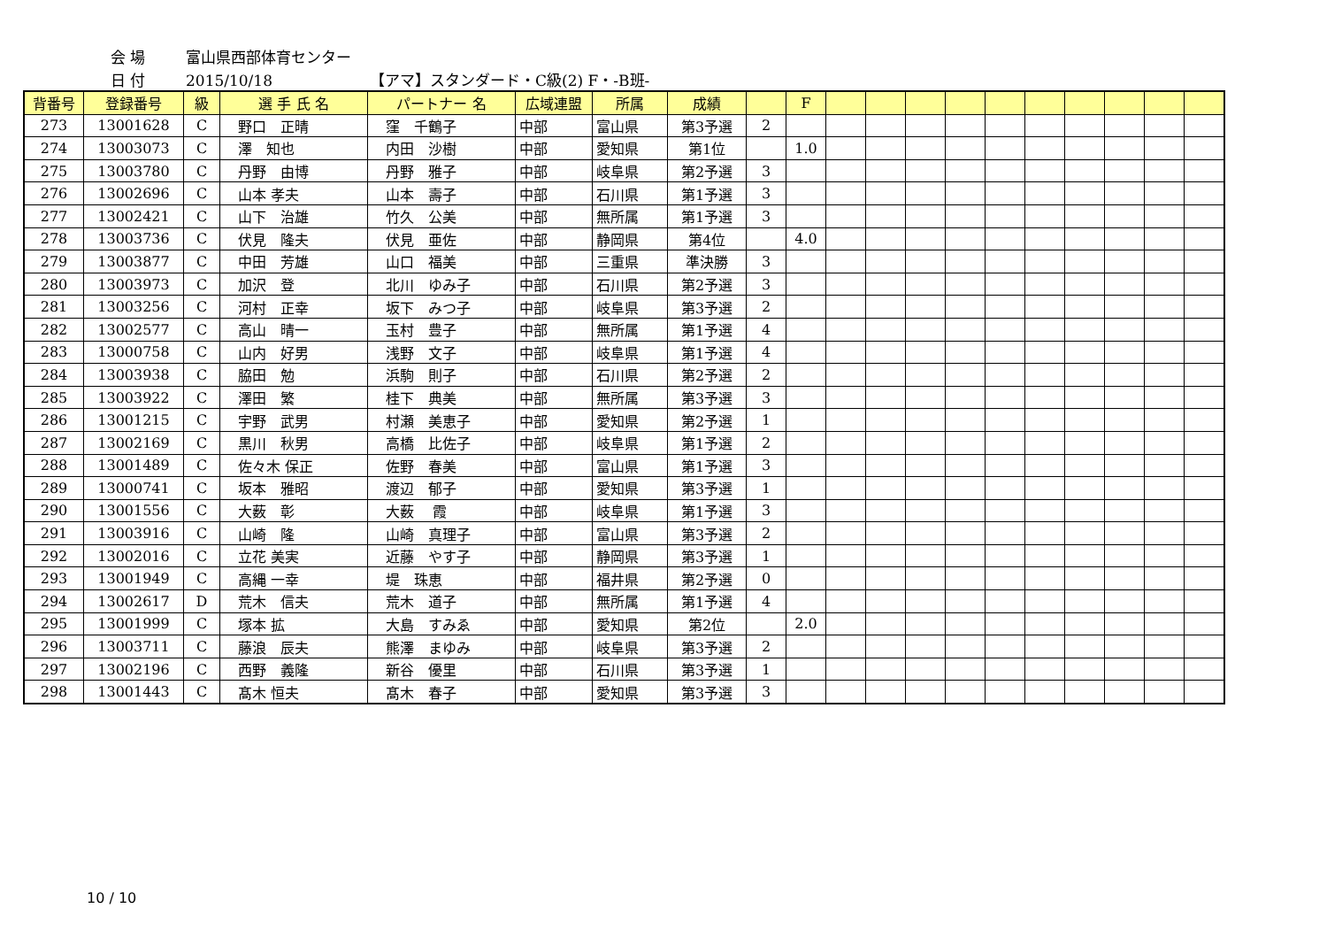会 場 富山県西部体育センター
日 付 2015/10/18 【アマ】スタンダード・C級(2) F・-B班-
| 背番号 | 登録番号 | 級 | 選 手 氏 名 | パートナー 名 | 広域連盟 | 所属 | 成績 | | F | | | | | | | | | | |
| --- | --- | --- | --- | --- | --- | --- | --- | --- | --- | --- | --- | --- | --- | --- | --- | --- | --- | --- | --- |
| 273 | 13001628 | C | 野口 正晴 | 窪 千鶴子 | 中部 | 富山県 | 第3予選 | 2 | | | | | | | | | | | |
| 274 | 13003073 | C | 澤 知也 | 内田 沙樹 | 中部 | 愛知県 | 第1位 | | 1.0 | | | | | | | | | | |
| 275 | 13003780 | C | 丹野 由博 | 丹野 雅子 | 中部 | 岐阜県 | 第2予選 | 3 | | | | | | | | | | | |
| 276 | 13002696 | C | 山本 孝夫 | 山本 壽子 | 中部 | 石川県 | 第1予選 | 3 | | | | | | | | | | | |
| 277 | 13002421 | C | 山下 治雄 | 竹久 公美 | 中部 | 無所属 | 第1予選 | 3 | | | | | | | | | | | |
| 278 | 13003736 | C | 伏見 隆夫 | 伏見 亜佐 | 中部 | 静岡県 | 第4位 | | 4.0 | | | | | | | | | | |
| 279 | 13003877 | C | 中田 芳雄 | 山口 福美 | 中部 | 三重県 | 準決勝 | 3 | | | | | | | | | | | |
| 280 | 13003973 | C | 加沢 登 | 北川 ゆみ子 | 中部 | 石川県 | 第2予選 | 3 | | | | | | | | | | | |
| 281 | 13003256 | C | 河村 正幸 | 坂下 みつ子 | 中部 | 岐阜県 | 第3予選 | 2 | | | | | | | | | | | |
| 282 | 13002577 | C | 高山 晴一 | 玉村 豊子 | 中部 | 無所属 | 第1予選 | 4 | | | | | | | | | | | |
| 283 | 13000758 | C | 山内 好男 | 浅野 文子 | 中部 | 岐阜県 | 第1予選 | 4 | | | | | | | | | | | |
| 284 | 13003938 | C | 脇田 勉 | 浜駒 則子 | 中部 | 石川県 | 第2予選 | 2 | | | | | | | | | | | |
| 285 | 13003922 | C | 澤田 繁 | 桂下 典美 | 中部 | 無所属 | 第3予選 | 3 | | | | | | | | | | | |
| 286 | 13001215 | C | 宇野 武男 | 村瀬 美恵子 | 中部 | 愛知県 | 第2予選 | 1 | | | | | | | | | | | |
| 287 | 13002169 | C | 黒川 秋男 | 高橋 比佐子 | 中部 | 岐阜県 | 第1予選 | 2 | | | | | | | | | | | |
| 288 | 13001489 | C | 佐々木 保正 | 佐野 春美 | 中部 | 富山県 | 第1予選 | 3 | | | | | | | | | | | |
| 289 | 13000741 | C | 坂本 雅昭 | 渡辺 郁子 | 中部 | 愛知県 | 第3予選 | 1 | | | | | | | | | | | |
| 290 | 13001556 | C | 大薮 彰 | 大薮 霞 | 中部 | 岐阜県 | 第1予選 | 3 | | | | | | | | | | | |
| 291 | 13003916 | C | 山崎 隆 | 山崎 真理子 | 中部 | 富山県 | 第3予選 | 2 | | | | | | | | | | | |
| 292 | 13002016 | C | 立花 美実 | 近藤 やす子 | 中部 | 静岡県 | 第3予選 | 1 | | | | | | | | | | | |
| 293 | 13001949 | C | 高縄 一幸 | 堤 珠恵 | 中部 | 福井県 | 第2予選 | 0 | | | | | | | | | | | |
| 294 | 13002617 | D | 荒木 信夫 | 荒木 道子 | 中部 | 無所属 | 第1予選 | 4 | | | | | | | | | | | |
| 295 | 13001999 | C | 塚本 拡 | 大島 すみゑ | 中部 | 愛知県 | 第2位 | | 2.0 | | | | | | | | | | |
| 296 | 13003711 | C | 藤浪 辰夫 | 熊澤 まゆみ | 中部 | 岐阜県 | 第3予選 | 2 | | | | | | | | | | | |
| 297 | 13002196 | C | 西野 義隆 | 新谷 優里 | 中部 | 石川県 | 第3予選 | 1 | | | | | | | | | | | |
| 298 | 13001443 | C | 髙木 恒夫 | 髙木 春子 | 中部 | 愛知県 | 第3予選 | 3 | | | | | | | | | | | |
10 / 10